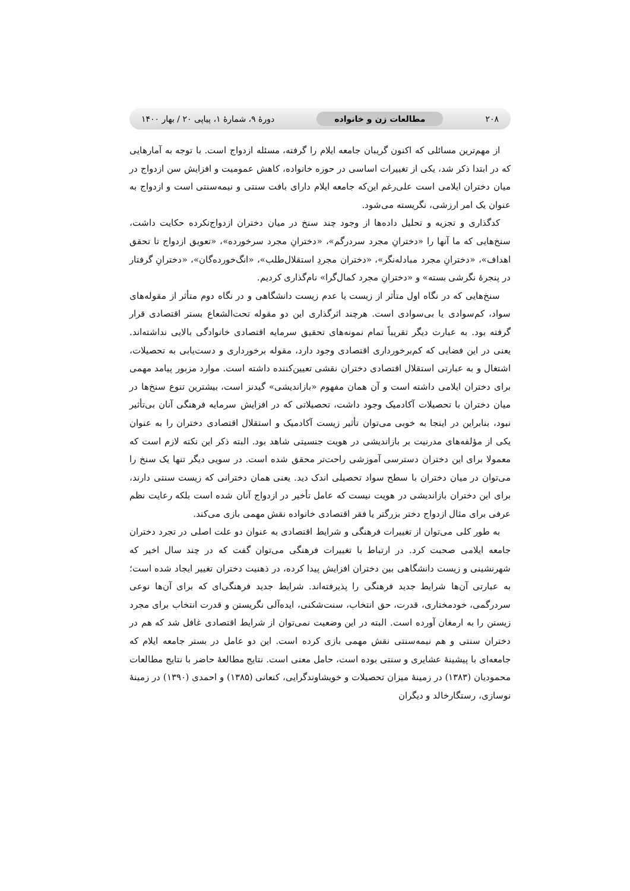۲۰۸ مطالعات زن و خانواده دورهٔ ۹، شمارهٔ ۱، پیاپی ۲۰ / بهار ۱۴۰۰
از مهم‌ترین مسائلی که اکنون گریبان جامعه ایلام را گرفته، مسئله ازدواج است. با توجه به آمارهایی که در ابتدا ذکر شد، یکی از تغییرات اساسی در حوزه خانواده، کاهش عمومیت و افزایش سن ازدواج در میان دختران ایلامی است علی‌رغم این‌که جامعه ایلام دارای بافت سنتی و نیمه‌سنتی است و ازدواج به عنوان یک امر ارزشی، نگریسته می‌شود.
کدگذاری و تجزیه و تحلیل داده‌ها از وجود چند سنخ در میان دختران ازدواج‌نکرده حکایت داشت، سنخ‌هایی که ما آنها را «دخترانِ مجرد سردرگم»، «دخترانِ مجرد سرخورده»، «تعویق ازدواج تا تحقق اهداف»، «دخترانِ مجرد مبادله‌نگر»، «دختران مجردِ استقلال‌طلب»، «انگ‌خورده‌گان»، «دخترانِ گرفتار در پنجرهٔ نگرشی بسته» و «دخترانِ مجرد کمال‌گرا» نام‌گذاری کردیم.
سنخ‌هایی که در نگاه اول متأثر از زیست یا عدم زیست دانشگاهی و در نگاه دوم متأثر از مقوله‌های سواد، کم‌سوادی یا بی‌سوادی است. هرچند اثرگذاری این دو مقوله تحت‌الشعاع بستر اقتصادی قرار گرفته بود. به عبارت دیگر تقریباً تمام نمونه‌های تحقیق سرمایه اقتصادی خانوادگی بالایی نداشته‌اند. یعنی در این فضایی که کم‌برخورداری اقتصادی وجود دارد، مقوله برخورداری و دست‌یابی به تحصیلات، اشتغال و به عبارتی استقلال اقتصادی دختران نقشی تعیین‌کننده داشته است. موارد مزبور پیامد مهمی برای دختران ایلامی داشته است و آن همان مفهوم «بازاندیشی» گیدنز است، بیشترین تنوع سنخ‌ها در میان دختران با تحصیلات آکادمیک وجود داشت، تحصیلاتی که در افزایش سرمایه فرهنگی آنان بی‌تأثیر نبود، بنابراین در اینجا به خوبی می‌توان تأثیر زیست آکادمیک و استقلال اقتصادی دختران را به عنوان یکی از مؤلفه‌های مدرنیت بر بازاندیشی در هویت جنسیتی شاهد بود. البته ذکر این نکته لازم است که معمولا برای این دختران دسترسی آموزشی راحت‌تر محقق شده است. در سویی دیگر تنها یک سنخ را می‌توان در میان دختران با سطح سواد تحصیلی اندک دید. یعنی همان دخترانی که زیست سنتی دارند، برای این دختران بازاندیشی در هویت نیست که عامل تأخیر در ازدواج آنان شده است بلکه رعایت نظم عرفی برای مثال ازدواج دختر بزرگتر یا فقر اقتصادی خانواده نقش مهمی بازی می‌کند.
به طور کلی می‌توان از تغییرات فرهنگی و شرایط اقتصادی به عنوان دو علت اصلی در تجرد دختران جامعه ایلامی صحبت کرد. در ارتباط با تغییرات فرهنگی می‌توان گفت که در چند سال اخیر که شهرنشینی و زیست دانشگاهی بین دختران افزایش پیدا کرده، در ذهنیت دختران تغییر ایجاد شده است؛ به عبارتی آن‌ها شرایط جدید فرهنگی را پذیرفته‌اند. شرایط جدید فرهنگی‌ای که برای آن‌ها نوعی سردرگمی، خودمختاری، قدرت، حق انتخاب، سنت‌شکنی، ایده‌آلی نگریستن و قدرت انتخاب برای مجرد زیستن را به ارمغان آورده است. البته در این وضعیت نمی‌توان از شرایط اقتصادی غافل شد که هم در دختران سنتی و هم نیمه‌سنتی نقش مهمی بازی کرده است. این دو عامل در بستر جامعه ایلام که جامعه‌ای با پیشینهٔ عشایری و سنتی بوده است، حامل معنی است. نتایج مطالعهٔ حاضر با نتایج مطالعات محمودیان (۱۳۸۳) در زمینهٔ میزان تحصیلات و خویشاوندگرایی، کنعانی (۱۳۸۵) و احمدی (۱۳۹۰) در زمینهٔ نوسازی، رستگارخالد و دیگران